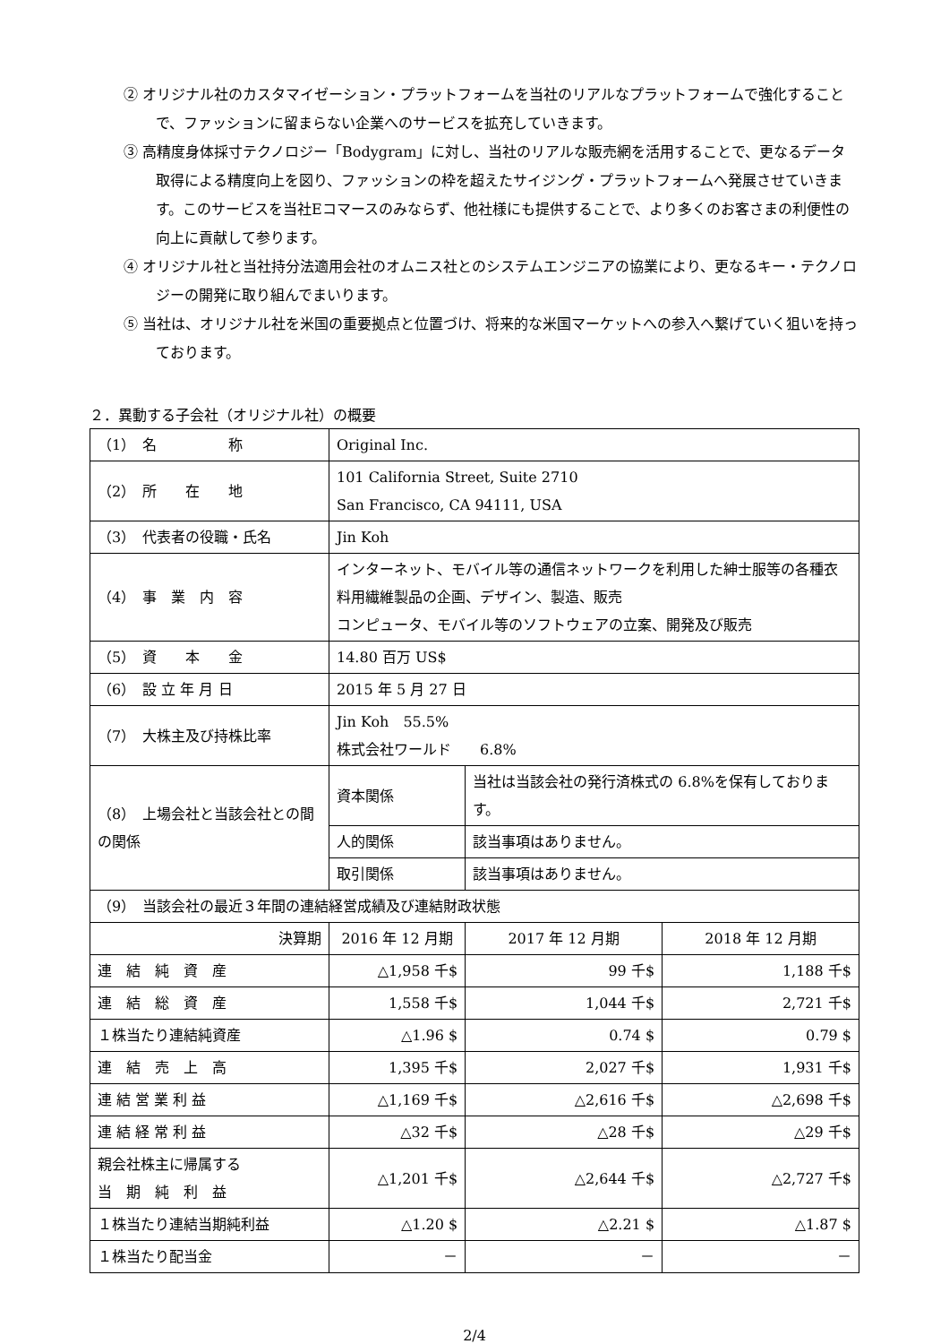② オリジナル社のカスタマイゼーション・プラットフォームを当社のリアルなプラットフォームで強化することで、ファッションに留まらない企業へのサービスを拡充していきます。
③ 高精度身体採寸テクノロジー「Bodygram」に対し、当社のリアルな販売網を活用することで、更なるデータ取得による精度向上を図り、ファッションの枠を超えたサイジング・プラットフォームへ発展させていきます。このサービスを当社Eコマースのみならず、他社様にも提供することで、より多くのお客さまの利便性の向上に貢献して参ります。
④ オリジナル社と当社持分法適用会社のオムニス社とのシステムエンジニアの協業により、更なるキー・テクノロジーの開発に取り組んでまいります。
⑤ 当社は、オリジナル社を米国の重要拠点と位置づけ、将来的な米国マーケットへの参入へ繋げていく狙いを持っております。
２．異動する子会社（オリジナル社）の概要
| （1） 名 称 | Original Inc. | | | |
| （2） 所 在 地 | 101 California Street, Suite 2710 San Francisco, CA 94111, USA | | | |
| （3） 代表者の役職・氏名 | Jin Koh | | | |
| （4） 事 業 内 容 | インターネット、モバイル等の通信ネットワークを利用した紳士服等の各種衣料用繊維製品の企画、デザイン、製造、販売 コンピュータ、モバイル等のソフトウェアの立案、開発及び販売 | | | |
| （5） 資 本 金 | 14.80 百万 US$ | | | |
| （6） 設 立 年 月 日 | 2015 年 5 月 27 日 | | | |
| （7） 大株主及び持株比率 | Jin Koh 55.5% 株式会社ワールド 6.8% | | | |
| （8） 上場会社と当該会社との間の関係 | 資本関係 | 当社は当該会社の発行済株式の 6.8%を保有しております。 | | |
| | 人的関係 | 該当事項はありません。 | | |
| | 取引関係 | 該当事項はありません。 | | |
| （9） 当該会社の最近３年間の連結経営成績及び連結財政状態 | | | | |
| 決算期 | 2016 年 12 月期 | | 2017 年 12 月期 | 2018 年 12 月期 |
| 連 結 純 資 産 | △1,958 千$ | | 99 千$ | 1,188 千$ |
| 連 結 総 資 産 | 1,558 千$ | | 1,044 千$ | 2,721 千$ |
| １株当たり連結純資産 | △1.96 $ | | 0.74 $ | 0.79 $ |
| 連 結 売 上 高 | 1,395 千$ | | 2,027 千$ | 1,931 千$ |
| 連 結 営 業 利 益 | △1,169 千$ | | △2,616 千$ | △2,698 千$ |
| 連 結 経 常 利 益 | △32 千$ | | △28 千$ | △29 千$ |
| 親会社株主に帰属する 当 期 純 利 益 | △1,201 千$ | | △2,644 千$ | △2,727 千$ |
| １株当たり連結当期純利益 | △1.20 $ | | △2.21 $ | △1.87 $ |
| １株当たり配当金 | － | | － | － |
2/4